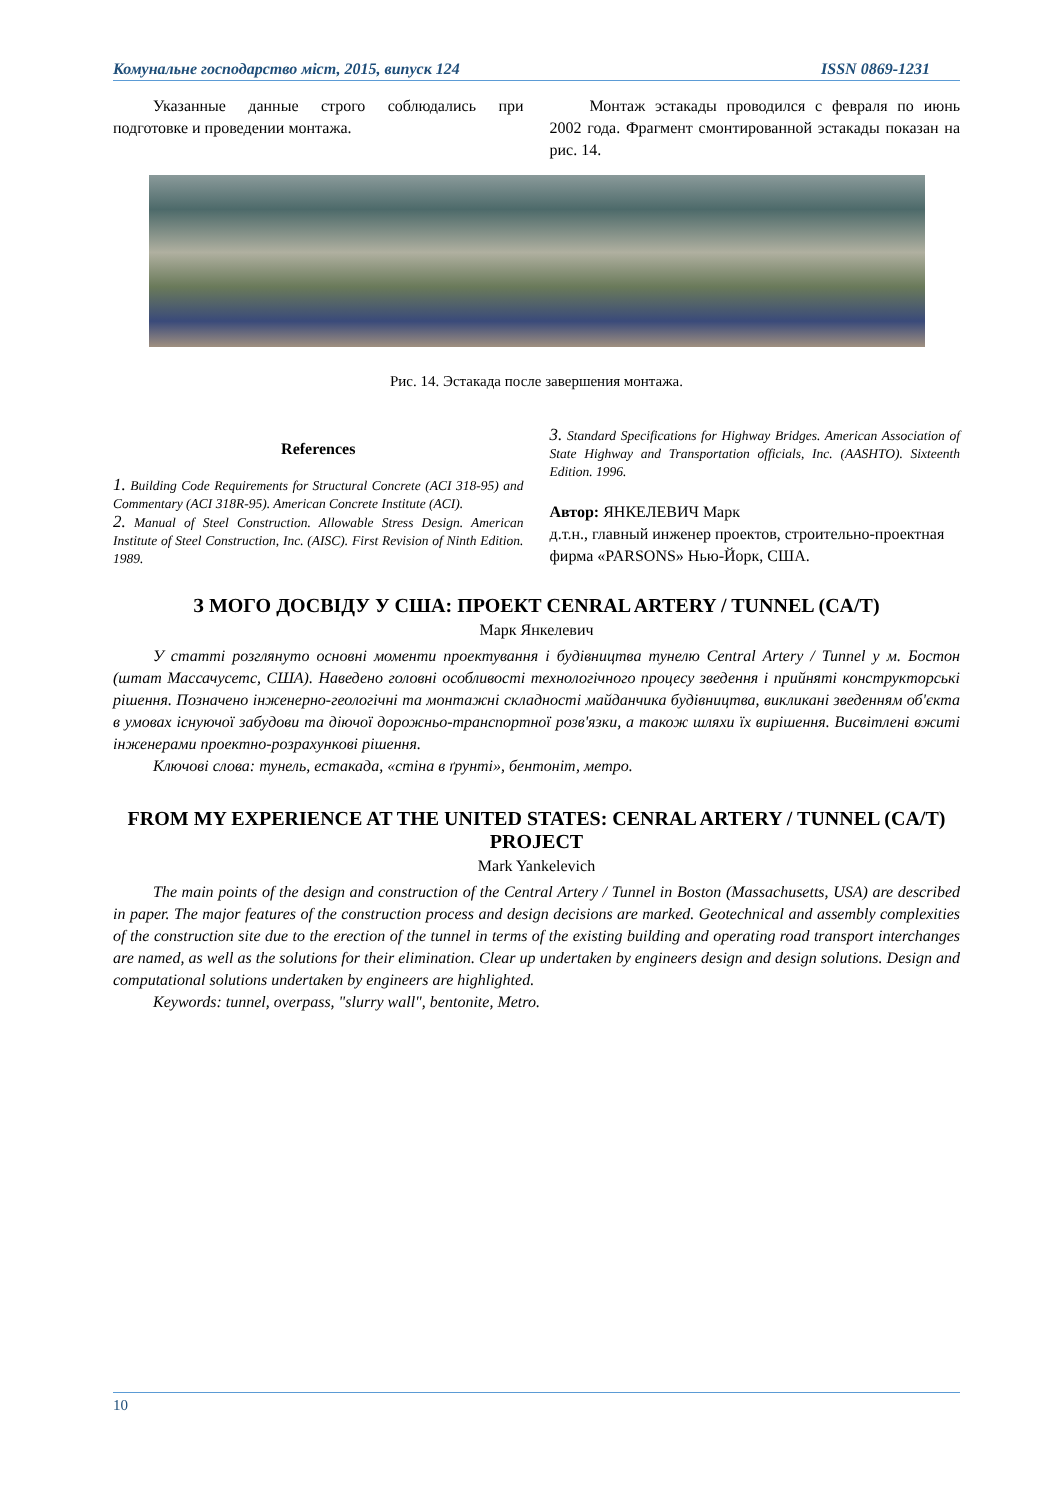Комунальне господарство міст, 2015, випуск 124 ISSN 0869-1231
Указанные данные строго соблюдались при подготовке и проведении монтажа.
Монтаж эстакады проводился с февраля по июнь 2002 года. Фрагмент смонтированной эстакады показан на рис. 14.
Рис. 14. Эстакада после завершения монтажа.
References
1. Building Code Requirements for Structural Concrete (ACI 318-95) and Commentary (ACI 318R-95). American Concrete Institute (ACI).
2. Manual of Steel Construction. Allowable Stress Design. American Institute of Steel Construction, Inc. (AISC). First Revision of Ninth Edition. 1989.
3. Standard Specifications for Highway Bridges. American Association of State Highway and Transportation officials, Inc. (AASHTO). Sixteenth Edition. 1996.
Автор: ЯНКЕЛЕВИЧ Марк
д.т.н., главный инженер проектов, строительно-проектная фирма «PARSONS» Нью-Йорк, США.
З МОГО ДОСВІДУ У США: ПРОЕКТ CENRAL ARTERY / TUNNEL (CA/T)
Марк Янкелевич
У статті розглянуто основні моменти проектування і будівництва тунелю Central Artery / Tunnel у м. Бостон (штат Массачусетс, США). Наведено головні особливості технологічного процесу зведення і прийняті конструкторські рішення. Позначено інженерно-геологічні та монтажні складності майданчика будівництва, викликані зведенням об'єкта в умовах існуючої забудови та діючої дорожньо-транспортної розв'язки, а також шляхи їх вирішення. Висвітлені вжиті інженерами проектно-розрахункові рішення.
Ключові слова: тунель, естакада, «стіна в ґрунті», бентоніт, метро.
FROM MY EXPERIENCE AT THE UNITED STATES: CENRAL ARTERY / TUNNEL (CA/T) PROJECT
Mark Yankelevich
The main points of the design and construction of the Central Artery / Tunnel in Boston (Massachusetts, USA) are described in paper. The major features of the construction process and design decisions are marked. Geotechnical and assembly complexities of the construction site due to the erection of the tunnel in terms of the existing building and operating road transport interchanges are named, as well as the solutions for their elimination. Clear up undertaken by engineers design and design solutions. Design and computational solutions undertaken by engineers are highlighted.
Keywords: tunnel, overpass, "slurry wall", bentonite, Metro.
10